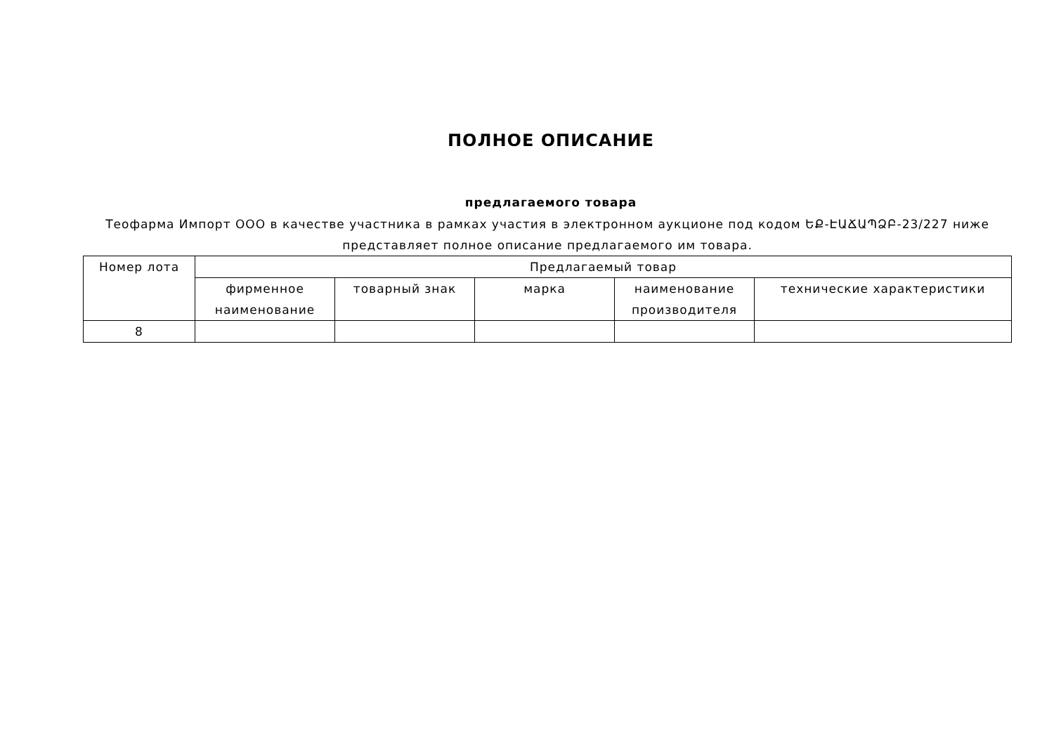ПОЛНОЕ ОПИСАНИЕ
предлагаемого товара
Теофарма Импорт ООО в качестве участника в рамках участия в электронном аукционе под кодом ԵՔ-ԷԱՃԱՊՁԲ-23/227 ниже представляет полное описание предлагаемого им товара.
| Номер лота | Предлагаемый товар | | | | |
| --- | --- | --- | --- | --- | --- |
| | фирменное наименование | товарный знак | марка | наименование производителя | технические характеристики |
| 8 | | | | | |